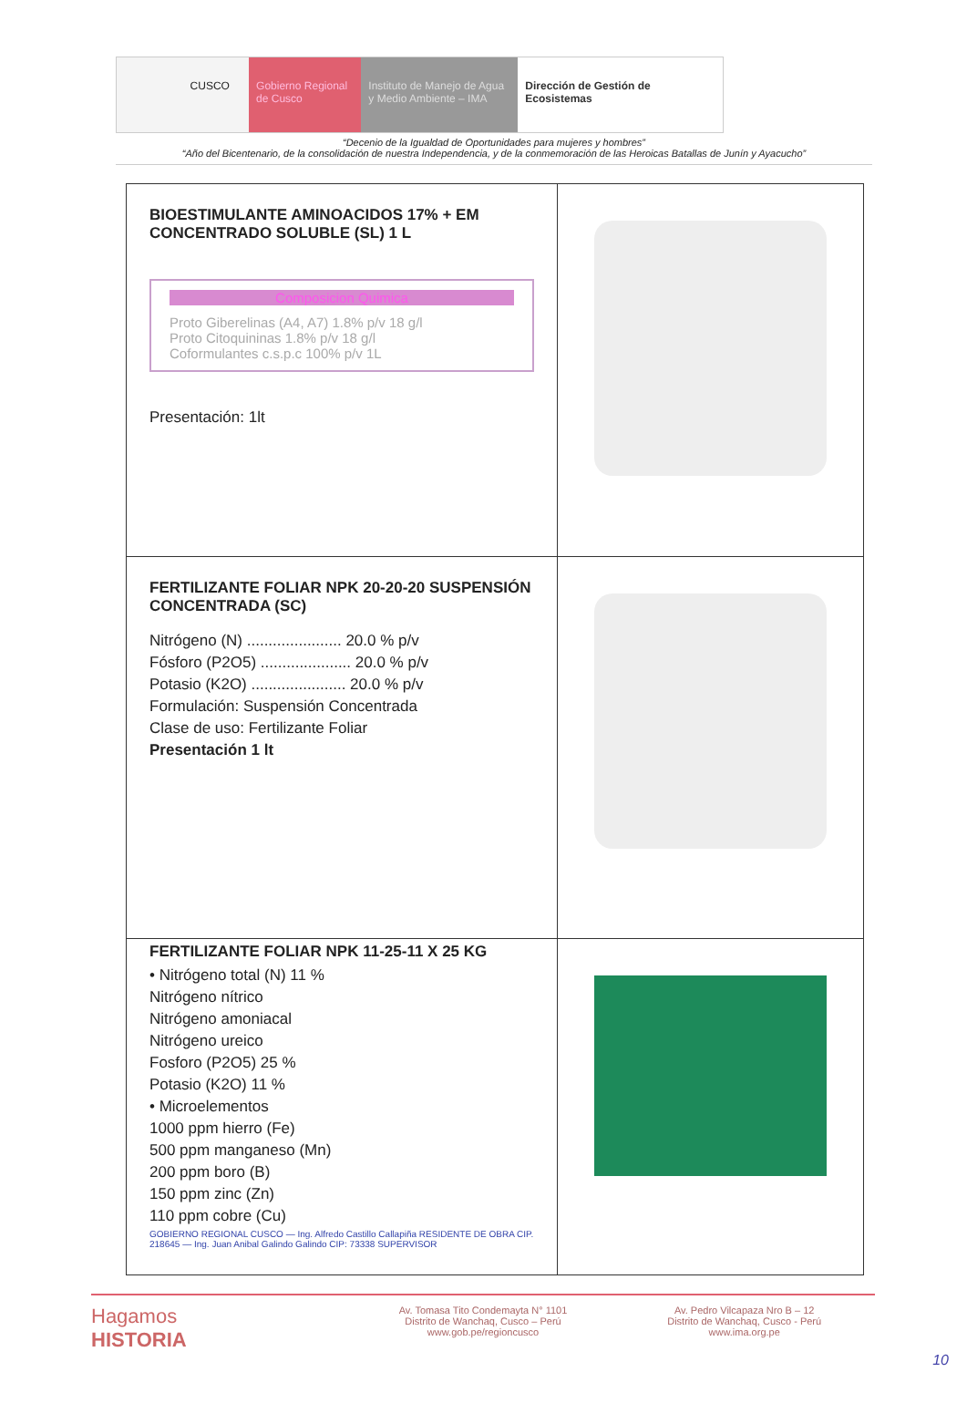CUSCO Gobierno Regional de Cusco
Instituto de Manejo de Agua y Medio Ambiente – IMA
Dirección de Gestión de Ecosistemas
“Decenio de la Igualdad de Oportunidades para mujeres y hombres”
“Año del Bicentenario, de la consolidación de nuestra Independencia, y de la conmemoración de las Heroicas Batallas de Junín y Ayacucho”
| BIOESTIMULANTE AMINOACIDOS 17% + EM CONCENTRADO SOLUBLE (SL) 1 L Composicion Quimica Proto Giberelinas (A4, A7) 1.8% p/v 18 g/l Proto Citoquininas 1.8% p/v 18 g/l Coformulantes c.s.p.c 100% p/v 1L Presentación: 1lt | |
| FERTILIZANTE FOLIAR NPK 20-20-20 SUSPENSIÓN CONCENTRADA (SC) Nitrógeno (N) ...................... 20.0 % p/v Fósforo (P2O5) ..................... 20.0 % p/v Potasio (K2O) ...................... 20.0 % p/v Formulación: Suspensión Concentrada Clase de uso: Fertilizante Foliar Presentación 1 lt | |
| FERTILIZANTE FOLIAR NPK 11-25-11 X 25 KG • Nitrógeno total (N) 11 % Nitrógeno nítrico Nitrógeno amoniacal Nitrógeno ureico Fosforo (P2O5) 25 % Potasio (K2O) 11 % • Microelementos 1000 ppm hierro (Fe) 500 ppm manganeso (Mn) 200 ppm boro (B) 150 ppm zinc (Zn) 110 ppm cobre (Cu) GOBIERNO REGIONAL CUSCO — Ing. Alfredo Castillo Callapiña RESIDENTE DE OBRA CIP. 218645 — Ing. Juan Anibal Galindo Galindo CIP: 73338 SUPERVISOR | |
Hagamos
HISTORIA
Av. Tomasa Tito Condemayta N° 1101
Distrito de Wanchaq, Cusco – Perú
www.gob.pe/regioncusco
Av. Pedro Vilcapaza Nro B – 12
Distrito de Wanchaq, Cusco - Perú
www.ima.org.pe
10